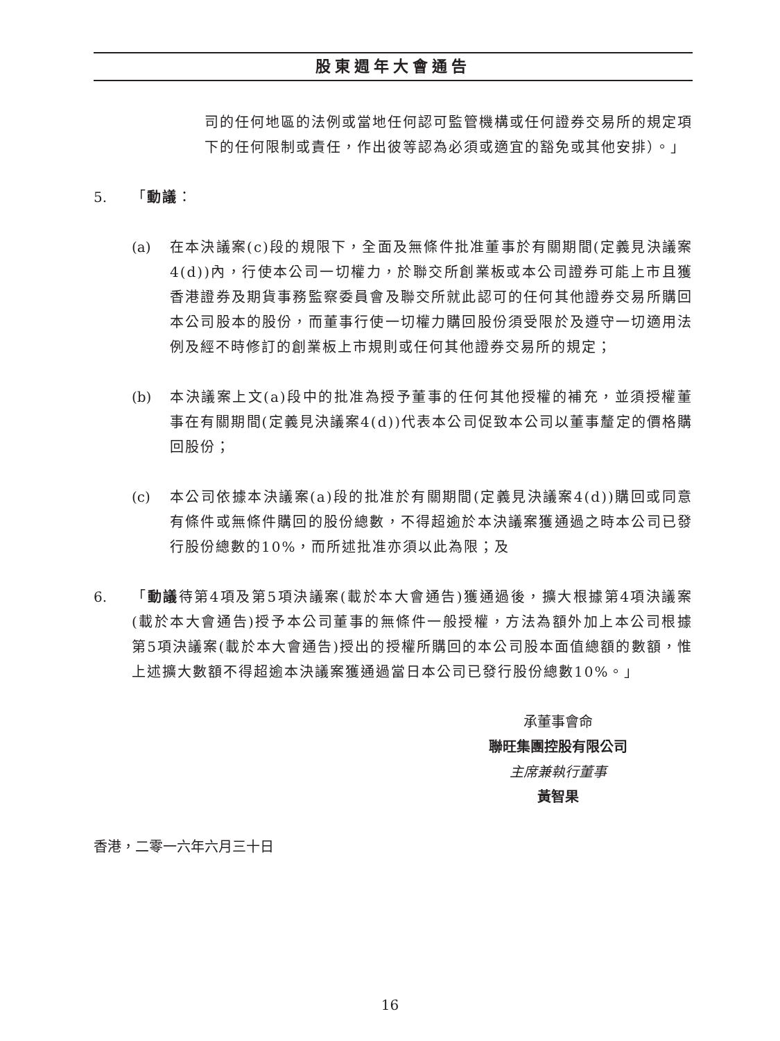股東週年大會通告
司的任何地區的法例或當地任何認可監管機構或任何證券交易所的規定項下的任何限制或責任，作出彼等認為必須或適宜的豁免或其他安排）。」
5. 「動議：
(a) 在本決議案(c)段的規限下，全面及無條件批准董事於有關期間(定義見決議案4(d))內，行使本公司一切權力，於聯交所創業板或本公司證券可能上市且獲香港證券及期貨事務監察委員會及聯交所就此認可的任何其他證券交易所購回本公司股本的股份，而董事行使一切權力購回股份須受限於及遵守一切適用法例及經不時修訂的創業板上市規則或任何其他證券交易所的規定；
(b) 本決議案上文(a)段中的批准為授予董事的任何其他授權的補充，並須授權董事在有關期間(定義見決議案4(d))代表本公司促致本公司以董事釐定的價格購回股份；
(c) 本公司依據本決議案(a)段的批准於有關期間(定義見決議案4(d))購回或同意有條件或無條件購回的股份總數，不得超逾於本決議案獲通過之時本公司已發行股份總數的10%，而所述批准亦須以此為限；及
6. 「動議待第4項及第5項決議案(載於本大會通告)獲通過後，擴大根據第4項決議案(載於本大會通告)授予本公司董事的無條件一般授權，方法為額外加上本公司根據第5項決議案(載於本大會通告)授出的授權所購回的本公司股本面值總額的數額，惟上述擴大數額不得超逾本決議案獲通過當日本公司已發行股份總數10%。」
承董事會命
聯旺集團控股有限公司
主席兼執行董事
黃智果
香港，二零一六年六月三十日
16